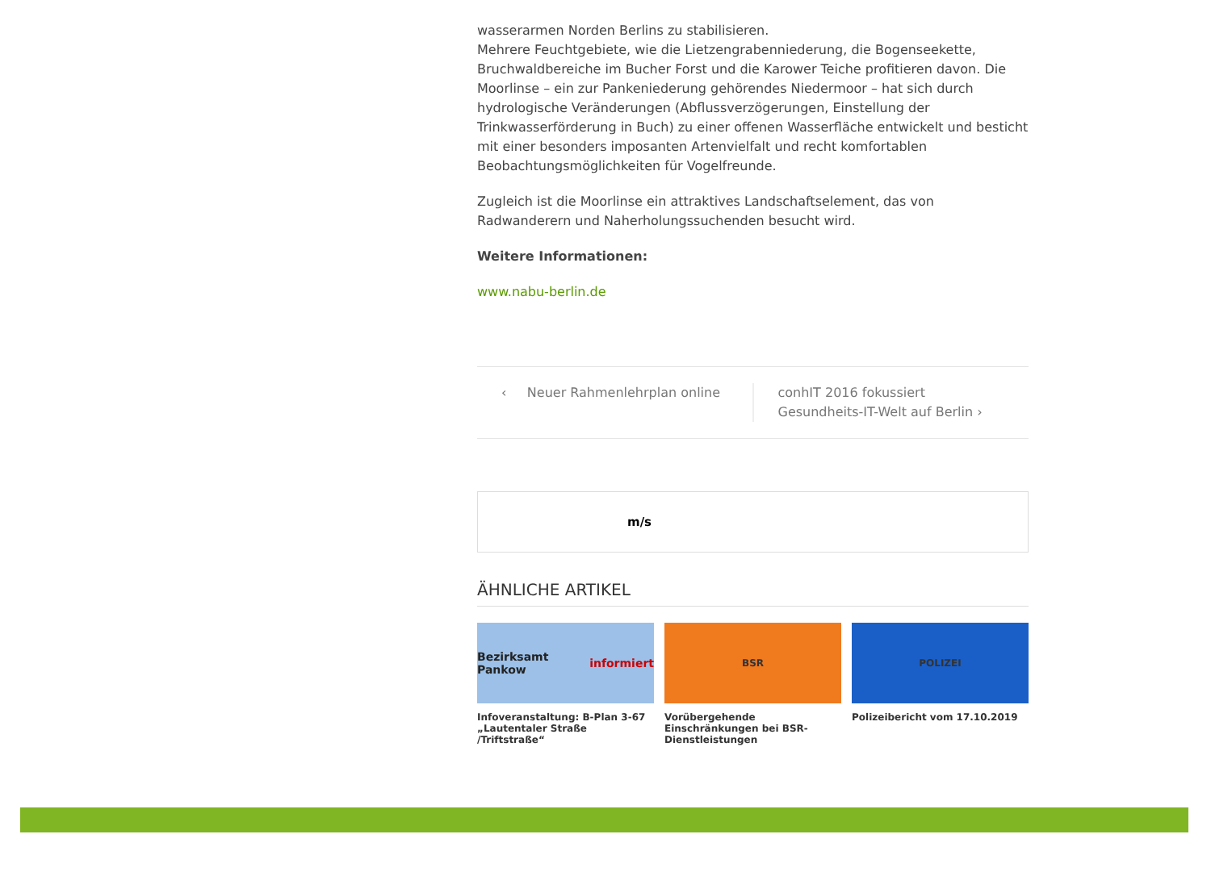wasserarmen Norden Berlins zu stabilisieren.
Mehrere Feuchtgebiete, wie die Lietzengrabenniederung, die Bogenseekette, Bruchwaldbereiche im Bucher Forst und die Karower Teiche profitieren davon. Die Moorlinse – ein zur Pankeniederung gehörendes Niedermoor – hat sich durch hydrologische Veränderungen (Abflussverzögerungen, Einstellung der Trinkwasserförderung in Buch) zu einer offenen Wasserfläche entwickelt und besticht mit einer besonders imposanten Artenvielfalt und recht komfortablen Beobachtungsmöglichkeiten für Vogelfreunde.
Zugleich ist die Moorlinse ein attraktives Landschaftselement, das von Radwanderern und Naherholungssuchenden besucht wird.
Weitere Informationen:
www.nabu-berlin.de
‹ Neuer Rahmenlehrplan online
conhIT 2016 fokussiert Gesundheits-IT-Welt auf Berlin ›
m/s
ÄHNLICHE ARTIKEL
Bezirksamt Pankow informiert
Infoveranstaltung: B-Plan 3-67 „Lautentaler Straße /Triftstraße“
BSR
Vorübergehende Einschränkungen bei BSR-Dienstleistungen
POLIZEI
Polizeibericht vom 17.10.2019